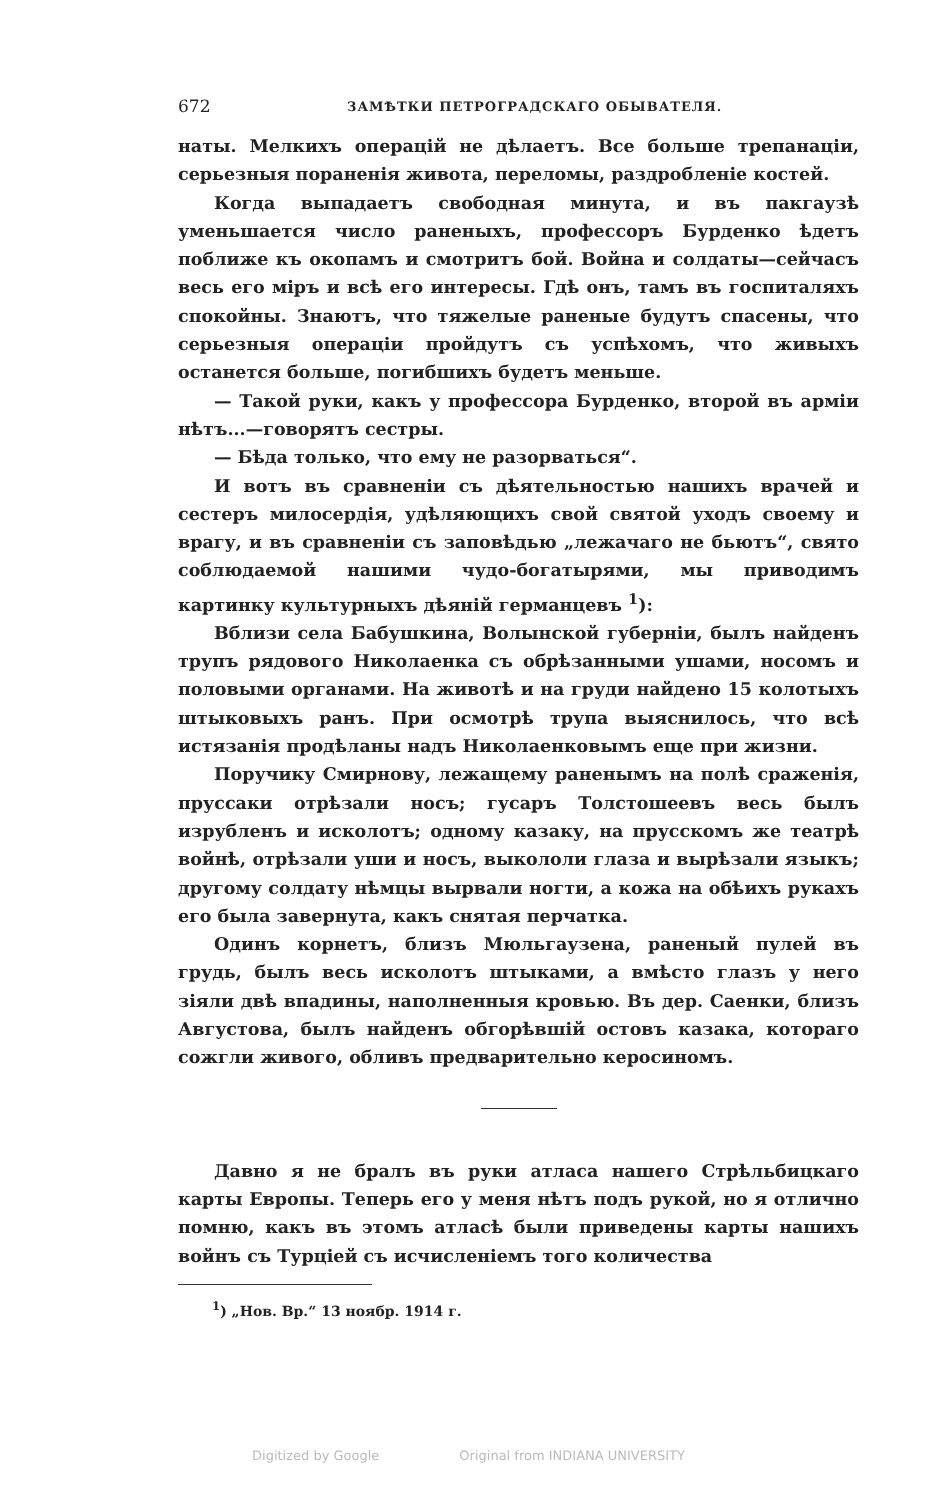672 ЗАМѢТКИ ПЕТРОГРАДСКАГО ОБЫВАТЕЛЯ.
наты. Мелкихъ операцій не дѣлаетъ. Все больше трепанаціи, серьезныя пораненія живота, переломы, раздробленіе костей.
Когда выпадаетъ свободная минута, и въ пакгаузѣ уменьшается число раненыхъ, профессоръ Бурденко ѣдетъ поближе къ окопамъ и смотритъ бой. Война и солдаты—сейчасъ весь его міръ и всѣ его интересы. Гдѣ онъ, тамъ въ госпиталяхъ спокойны. Знаютъ, что тяжелые раненые будутъ спасены, что серьезныя операціи пройдутъ съ успѣхомъ, что живыхъ останется больше, погибшихъ будетъ меньше.
— Такой руки, какъ у профессора Бурденко, второй въ арміи нѣтъ...—говорятъ сестры.
— Бѣда только, что ему не разорваться“.
И вотъ въ сравненіи съ дѣятельностью нашихъ врачей и сестеръ милосердія, удѣляющихъ свой святой уходъ своему и врагу, и въ сравненіи съ заповѣдью „лежачаго не бьютъ“, свято соблюдаемой нашими чудо-богатырями, мы приводимъ картинку культурныхъ дѣяній германцевъ <sup>1</sup>):
Вблизи села Бабушкина, Волынской губерніи, былъ найденъ трупъ рядового Николаенка съ обрѣзанными ушами, носомъ и половыми органами. На животѣ и на груди найдено 15 колотыхъ штыковыхъ ранъ. При осмотрѣ трупа выяснилось, что всѣ истязанія продѣланы надъ Николаенковымъ еще при жизни.
Поручику Смирнову, лежащему раненымъ на полѣ сраженія, пруссаки отрѣзали носъ; гусаръ Толстошеевъ весь былъ изрубленъ и исколотъ; одному казаку, на прусскомъ же театрѣ войнѣ, отрѣзали уши и носъ, выкололи глаза и вырѣзали языкъ; другому солдату нѣмцы вырвали ногти, а кожа на обѣихъ рукахъ его была завернута, какъ снятая перчатка.
Одинъ корнетъ, близъ Мюльгаузена, раненый пулей въ грудь, былъ весь исколотъ штыками, а вмѣсто глазъ у него зіяли двѣ впадины, наполненныя кровью. Въ дер. Саенки, близъ Августова, былъ найденъ обгорѣвшій остовъ казака, котораго сожгли живого, обливъ предварительно керосиномъ.
Давно я не бралъ въ руки атласа нашего Стрѣльбицкаго карты Европы. Теперь его у меня нѣтъ подъ рукой, но я отлично помню, какъ въ этомъ атласѣ были приведены карты нашихъ войнъ съ Турціей съ исчисленіемъ того количества
<sup>1</sup>) „Нов. Вр.“ 13 ноябр. 1914 г.
Digitized by Google Original from INDIANA UNIVERSITY